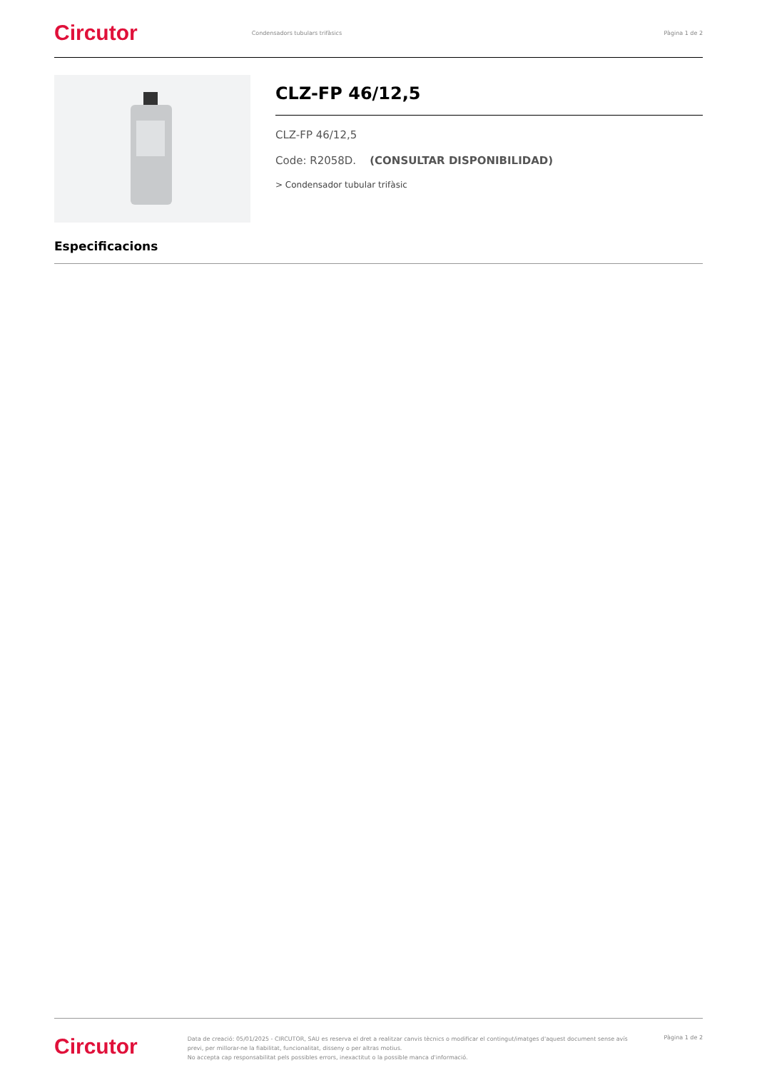Circutor
Condensadors tubulars trifàsics
Pàgina 1 de 2
CLZ-FP 46/12,5
CLZ-FP 46/12,5
Code: R2058D. (CONSULTAR DISPONIBILIDAD)
> Condensador tubular trifàsic
Especificacions
Circutor
Data de creació: 05/01/2025 - CIRCUTOR, SAU es reserva el dret a realitzar canvis tècnics o modificar el contingut/imatges d'aquest document sense avís previ, per millorar-ne la fiabilitat, funcionalitat, disseny o per altras motius.
No accepta cap responsabilitat pels possibles errors, inexactitut o la possible manca d'informació.
Pàgina 1 de 2